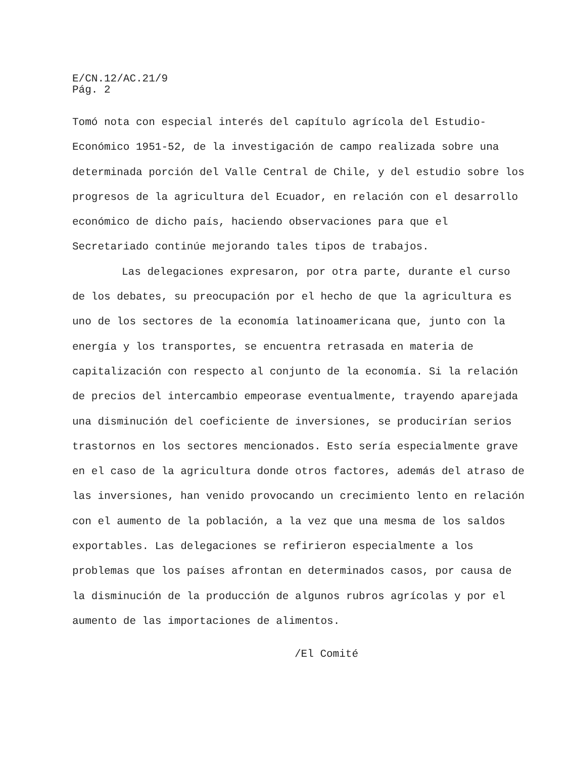E/CN.12/AC.21/9
Pág. 2
Tomó nota con especial interés del capítulo agrícola del Estudio-Económico 1951-52, de la investigación de campo realizada sobre una determinada porción del Valle Central de Chile, y del estudio sobre los progresos de la agricultura del Ecuador, en relación con el desarrollo económico de dicho país, haciendo observaciones para que el Secretariado continúe mejorando tales tipos de trabajos.
Las delegaciones expresaron, por otra parte, durante el curso de los debates, su preocupación por el hecho de que la agricultura es uno de los sectores de la economía latinoamericana que, junto con la energía y los transportes, se encuentra retrasada en materia de capitalización con respecto al conjunto de la economía. Si la relación de precios del intercambio empeorase eventualmente, trayendo aparejada una disminución del coeficiente de inversiones, se producirían serios trastornos en los sectores mencionados. Esto sería especialmente grave en el caso de la agricultura donde otros factores, además del atraso de las inversiones, han venido provocando un crecimiento lento en relación con el aumento de la población, a la vez que una mesma de los saldos exportables. Las delegaciones se refirieron especialmente a los problemas que los países afrontan en determinados casos, por causa de la disminución de la producción de algunos rubros agrícolas y por el aumento de las importaciones de alimentos.
/El Comité